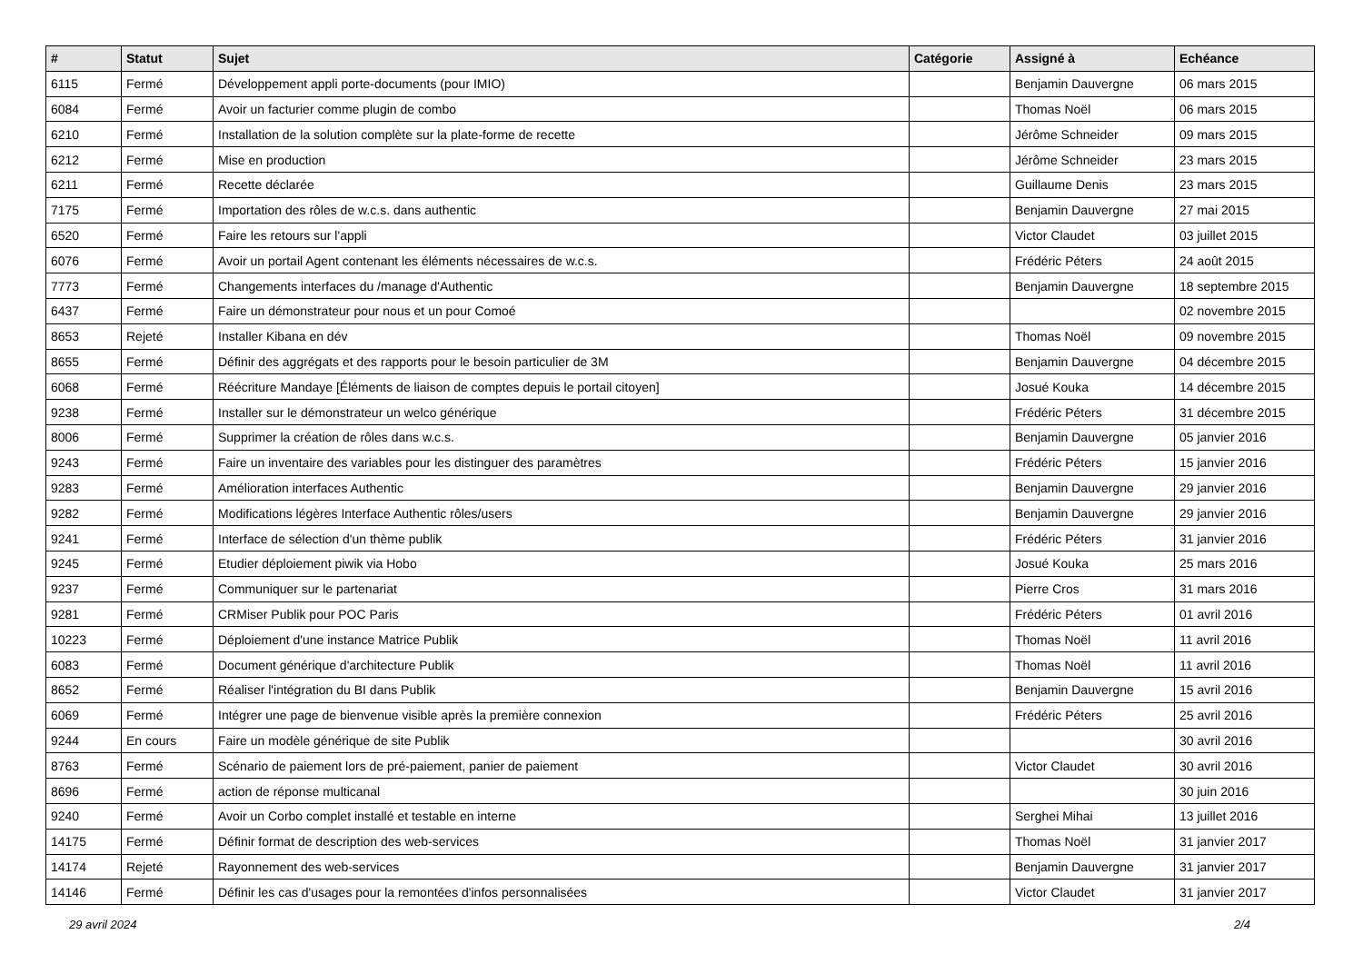| # | Statut | Sujet | Catégorie | Assigné à | Echéance |
| --- | --- | --- | --- | --- | --- |
| 6115 | Fermé | Développement appli porte-documents (pour IMIO) | | Benjamin Dauvergne | 06 mars 2015 |
| 6084 | Fermé | Avoir un facturier comme plugin de combo | | Thomas Noël | 06 mars 2015 |
| 6210 | Fermé | Installation de la solution complète sur la plate-forme de recette | | Jérôme Schneider | 09 mars 2015 |
| 6212 | Fermé | Mise en production | | Jérôme Schneider | 23 mars 2015 |
| 6211 | Fermé | Recette déclarée | | Guillaume Denis | 23 mars 2015 |
| 7175 | Fermé | Importation des rôles de w.c.s. dans authentic | | Benjamin Dauvergne | 27 mai 2015 |
| 6520 | Fermé | Faire les retours sur l'appli | | Victor Claudet | 03 juillet 2015 |
| 6076 | Fermé | Avoir un portail Agent contenant les éléments nécessaires de w.c.s. | | Frédéric Péters | 24 août 2015 |
| 7773 | Fermé | Changements interfaces du /manage d'Authentic | | Benjamin Dauvergne | 18 septembre 2015 |
| 6437 | Fermé | Faire un démonstrateur pour nous et un pour Comoé | | | 02 novembre 2015 |
| 8653 | Rejeté | Installer Kibana en dév | | Thomas Noël | 09 novembre 2015 |
| 8655 | Fermé | Définir des aggrégats et des rapports pour le besoin particulier de 3M | | Benjamin Dauvergne | 04 décembre 2015 |
| 6068 | Fermé | Réécriture Mandaye [Éléments de liaison de comptes depuis le portail citoyen] | | Josué Kouka | 14 décembre 2015 |
| 9238 | Fermé | Installer sur le démonstrateur un welco générique | | Frédéric Péters | 31 décembre 2015 |
| 8006 | Fermé | Supprimer la création de rôles dans w.c.s. | | Benjamin Dauvergne | 05 janvier 2016 |
| 9243 | Fermé | Faire un inventaire des variables pour les distinguer des paramètres | | Frédéric Péters | 15 janvier 2016 |
| 9283 | Fermé | Amélioration interfaces Authentic | | Benjamin Dauvergne | 29 janvier 2016 |
| 9282 | Fermé | Modifications légères Interface Authentic rôles/users | | Benjamin Dauvergne | 29 janvier 2016 |
| 9241 | Fermé | Interface de sélection d'un thème publik | | Frédéric Péters | 31 janvier 2016 |
| 9245 | Fermé | Etudier déploiement piwik via Hobo | | Josué Kouka | 25 mars 2016 |
| 9237 | Fermé | Communiquer sur le partenariat | | Pierre Cros | 31 mars 2016 |
| 9281 | Fermé | CRMiser Publik pour POC Paris | | Frédéric Péters | 01 avril 2016 |
| 10223 | Fermé | Déploiement d'une instance Matrice Publik | | Thomas Noël | 11 avril 2016 |
| 6083 | Fermé | Document générique d'architecture Publik | | Thomas Noël | 11 avril 2016 |
| 8652 | Fermé | Réaliser l'intégration du BI dans Publik | | Benjamin Dauvergne | 15 avril 2016 |
| 6069 | Fermé | Intégrer une page de bienvenue visible après la première connexion | | Frédéric Péters | 25 avril 2016 |
| 9244 | En cours | Faire un modèle générique de site Publik | | | 30 avril 2016 |
| 8763 | Fermé | Scénario de paiement lors de pré-paiement, panier de paiement | | Victor Claudet | 30 avril 2016 |
| 8696 | Fermé | action de réponse multicanal | | | 30 juin 2016 |
| 9240 | Fermé | Avoir un Corbo complet installé et testable en interne | | Serghei Mihai | 13 juillet 2016 |
| 14175 | Fermé | Définir format de description des web-services | | Thomas Noël | 31 janvier 2017 |
| 14174 | Rejeté | Rayonnement des web-services | | Benjamin Dauvergne | 31 janvier 2017 |
| 14146 | Fermé | Définir les cas d'usages pour la remontées d'infos personnalisées | | Victor Claudet | 31 janvier 2017 |
29 avril 2024 2/4